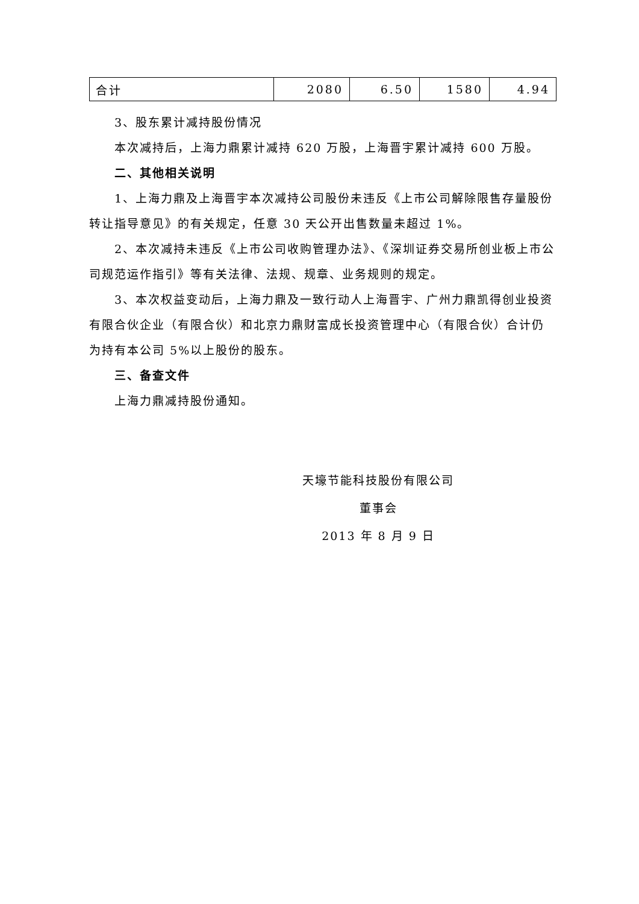| 合计 | 2080 | 6.50 | 1580 | 4.94 |
3、股东累计减持股份情况
本次减持后，上海力鼎累计减持 620 万股，上海晋宇累计减持 600 万股。
二、其他相关说明
1、上海力鼎及上海晋宇本次减持公司股份未违反《上市公司解除限售存量股份转让指导意见》的有关规定，任意 30 天公开出售数量未超过 1%。
2、本次减持未违反《上市公司收购管理办法》、《深圳证券交易所创业板上市公司规范运作指引》等有关法律、法规、规章、业务规则的规定。
3、本次权益变动后，上海力鼎及一致行动人上海晋宇、广州力鼎凯得创业投资有限合伙企业（有限合伙）和北京力鼎财富成长投资管理中心（有限合伙）合计仍为持有本公司 5%以上股份的股东。
三、备查文件
上海力鼎减持股份通知。
天壕节能科技股份有限公司
董事会
2013 年 8 月 9 日